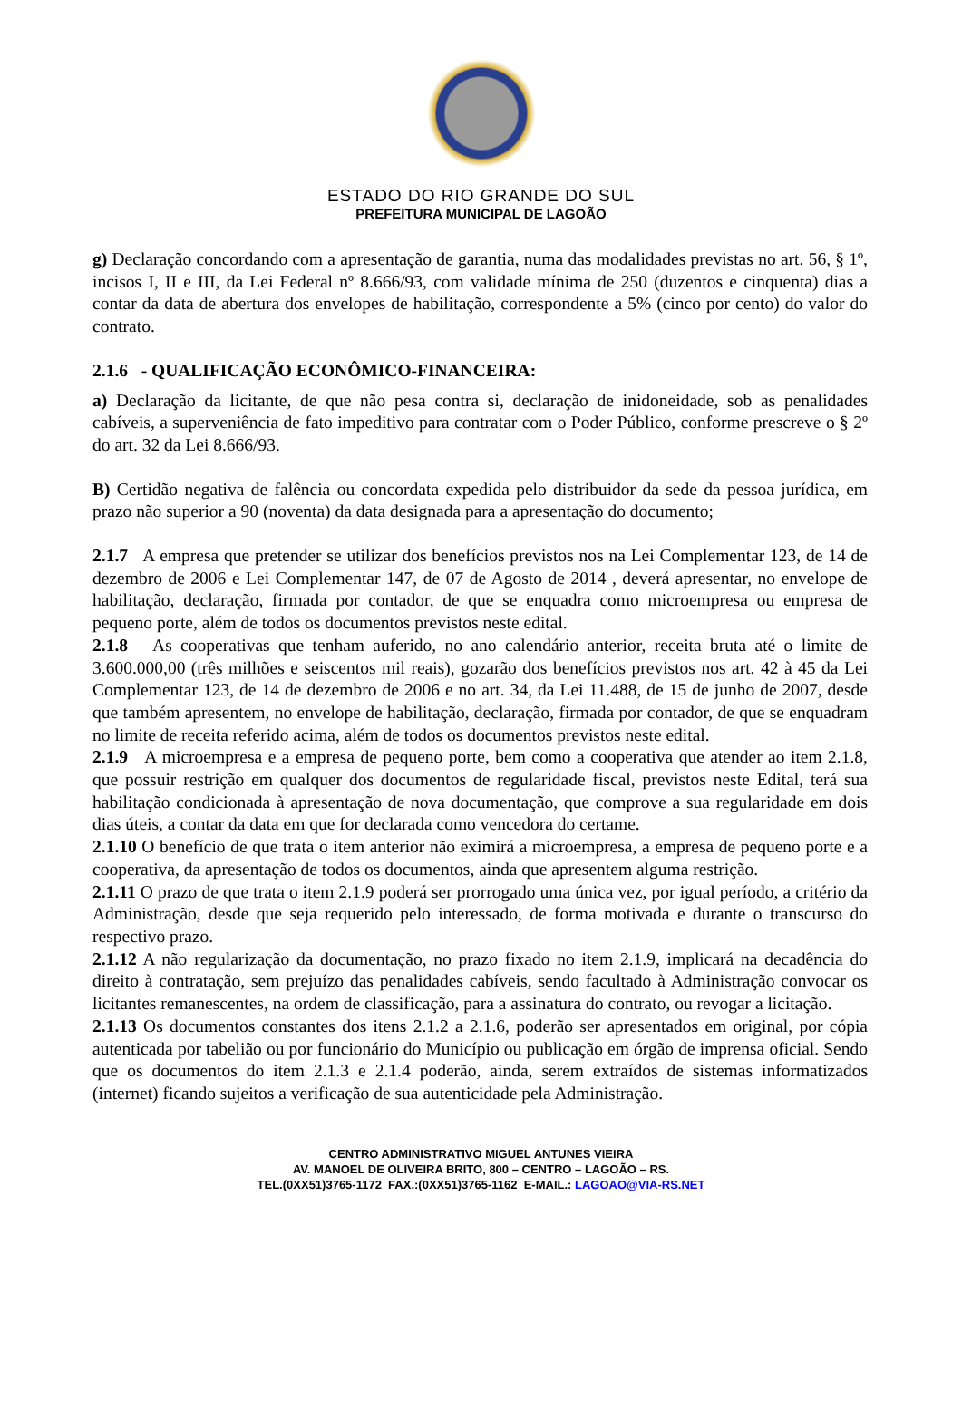ESTADO DO RIO GRANDE DO SUL
PREFEITURA MUNICIPAL DE LAGOÃO
g) Declaração concordando com a apresentação de garantia, numa das modalidades previstas no art. 56, § 1º, incisos I, II e III, da Lei Federal nº 8.666/93, com validade mínima de 250 (duzentos e cinquenta) dias a contar da data de abertura dos envelopes de habilitação, correspondente a 5% (cinco por cento) do valor do contrato.
2.1.6 - QUALIFICAÇÃO ECONÔMICO-FINANCEIRA:
a) Declaração da licitante, de que não pesa contra si, declaração de inidoneidade, sob as penalidades cabíveis, a superveniência de fato impeditivo para contratar com o Poder Público, conforme prescreve o § 2º do art. 32 da Lei 8.666/93.
B) Certidão negativa de falência ou concordata expedida pelo distribuidor da sede da pessoa jurídica, em prazo não superior a 90 (noventa) da data designada para a apresentação do documento;
2.1.7 A empresa que pretender se utilizar dos benefícios previstos nos na Lei Complementar 123, de 14 de dezembro de 2006 e Lei Complementar 147, de 07 de Agosto de 2014 , deverá apresentar, no envelope de habilitação, declaração, firmada por contador, de que se enquadra como microempresa ou empresa de pequeno porte, além de todos os documentos previstos neste edital.
2.1.8 As cooperativas que tenham auferido, no ano calendário anterior, receita bruta até o limite de 3.600.000,00 (três milhões e seiscentos mil reais), gozarão dos benefícios previstos nos art. 42 à 45 da Lei Complementar 123, de 14 de dezembro de 2006 e no art. 34, da Lei 11.488, de 15 de junho de 2007, desde que também apresentem, no envelope de habilitação, declaração, firmada por contador, de que se enquadram no limite de receita referido acima, além de todos os documentos previstos neste edital.
2.1.9 A microempresa e a empresa de pequeno porte, bem como a cooperativa que atender ao item 2.1.8, que possuir restrição em qualquer dos documentos de regularidade fiscal, previstos neste Edital, terá sua habilitação condicionada à apresentação de nova documentação, que comprove a sua regularidade em dois dias úteis, a contar da data em que for declarada como vencedora do certame.
2.1.10 O benefício de que trata o item anterior não eximirá a microempresa, a empresa de pequeno porte e a cooperativa, da apresentação de todos os documentos, ainda que apresentem alguma restrição.
2.1.11 O prazo de que trata o item 2.1.9 poderá ser prorrogado uma única vez, por igual período, a critério da Administração, desde que seja requerido pelo interessado, de forma motivada e durante o transcurso do respectivo prazo.
2.1.12 A não regularização da documentação, no prazo fixado no item 2.1.9, implicará na decadência do direito à contratação, sem prejuízo das penalidades cabíveis, sendo facultado à Administração convocar os licitantes remanescentes, na ordem de classificação, para a assinatura do contrato, ou revogar a licitação.
2.1.13 Os documentos constantes dos itens 2.1.2 a 2.1.6, poderão ser apresentados em original, por cópia autenticada por tabelião ou por funcionário do Município ou publicação em órgão de imprensa oficial. Sendo que os documentos do item 2.1.3 e 2.1.4 poderão, ainda, serem extraídos de sistemas informatizados (internet) ficando sujeitos a verificação de sua autenticidade pela Administração.
CENTRO ADMINISTRATIVO MIGUEL ANTUNES VIEIRA
AV. MANOEL DE OLIVEIRA BRITO, 800 – CENTRO – LAGOÃO – RS.
TEL.(0XX51)3765-1172 FAX.:(0XX51)3765-1162 E-MAIL.: LAGOAO@VIA-RS.NET